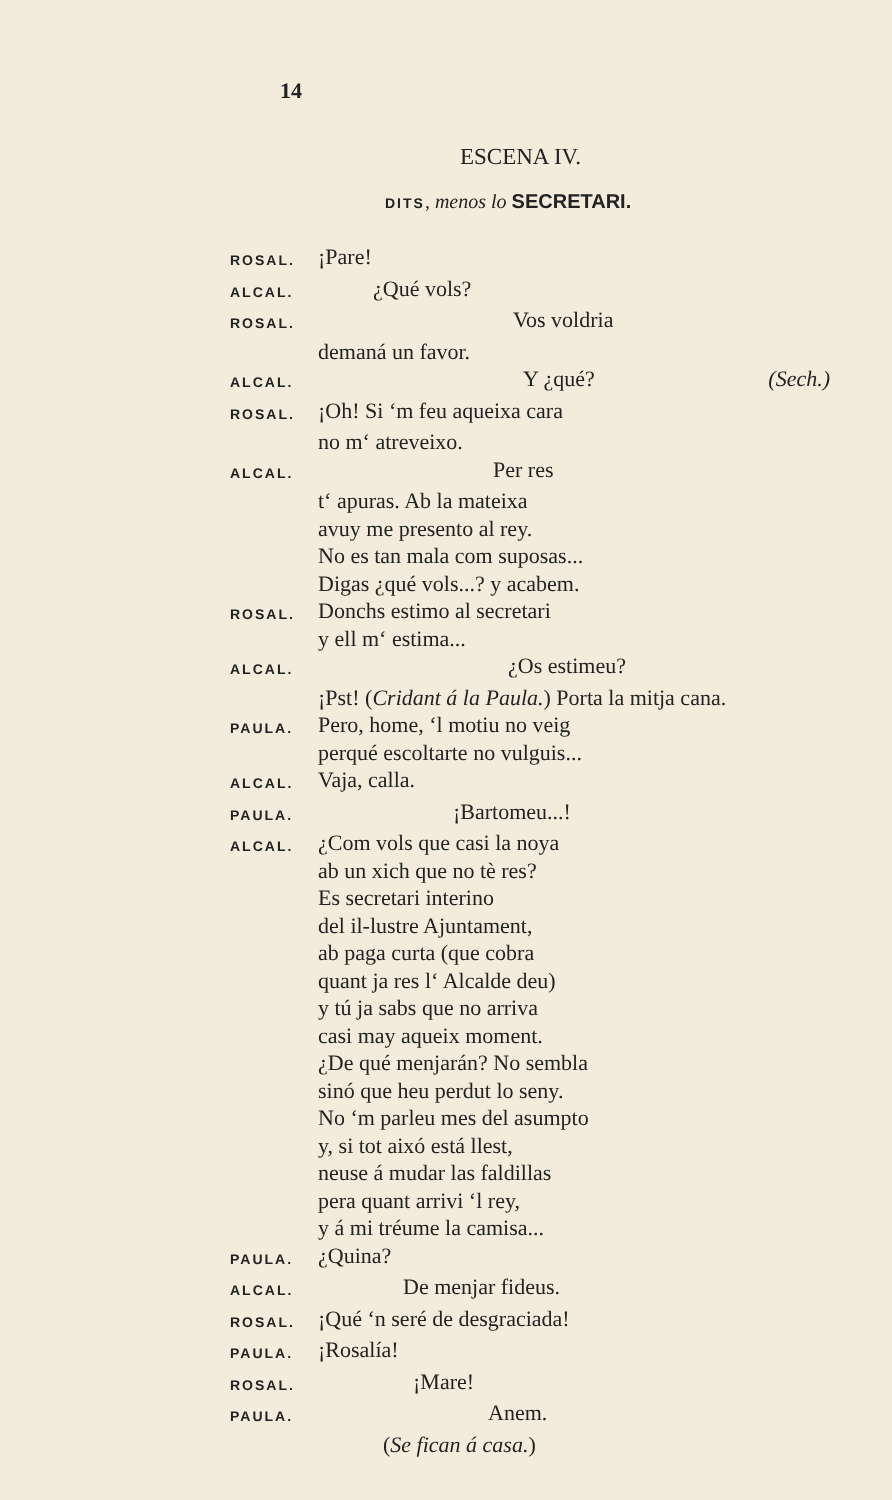14
ESCENA IV.
DITS, menos lo SECRETARI.
ROSAL. ¡Pare!
ALCAL. ¿Qué vols?
ROSAL. Vos voldria
demaná un favor.
ALCAL. Y ¿qué? (Sech.)
ROSAL. ¡Oh! Si ‘m feu aqueixa cara
no m‘ atreveixo.
ALCAL. Per res
t‘ apuras. Ab la mateixa
avuy me presento al rey.
No es tan mala com suposas...
Digas ¿qué vols...? y acabem.
ROSAL. Donchs estimo al secretari
y ell m‘ estima...
ALCAL. ¿Os estimeu?
¡Pst! (Cridant á la Paula.) Porta la mitja cana.
PAULA. Pero, home, ‘l motiu no veig
perqué escoltarte no vulguis...
ALCAL. Vaja, calla.
PAULA. ¡Bartomeu...!
ALCAL. ¿Com vols que casi la noya
ab un xich que no tè res?
Es secretari interino
del il-lustre Ajuntament,
ab paga curta (que cobra
quant ja res l‘ Alcalde deu)
y tú ja sabs que no arriva
casi may aqueix moment.
¿De qué menjarán? No sembla
sinó que heu perdut lo seny.
No ‘m parleu mes del asumpto
y, si tot aixó está llest,
neuse á mudar las faldillas
pera quant arrivi ‘l rey,
y á mi tréume la camisa...
PAULA. ¿Quina?
ALCAL. De menjar fideus.
ROSAL. ¡Qué ‘n seré de desgraciada!
PAULA. ¡Rosalía!
ROSAL. ¡Mare!
PAULA. Anem.
(Se fican á casa.)